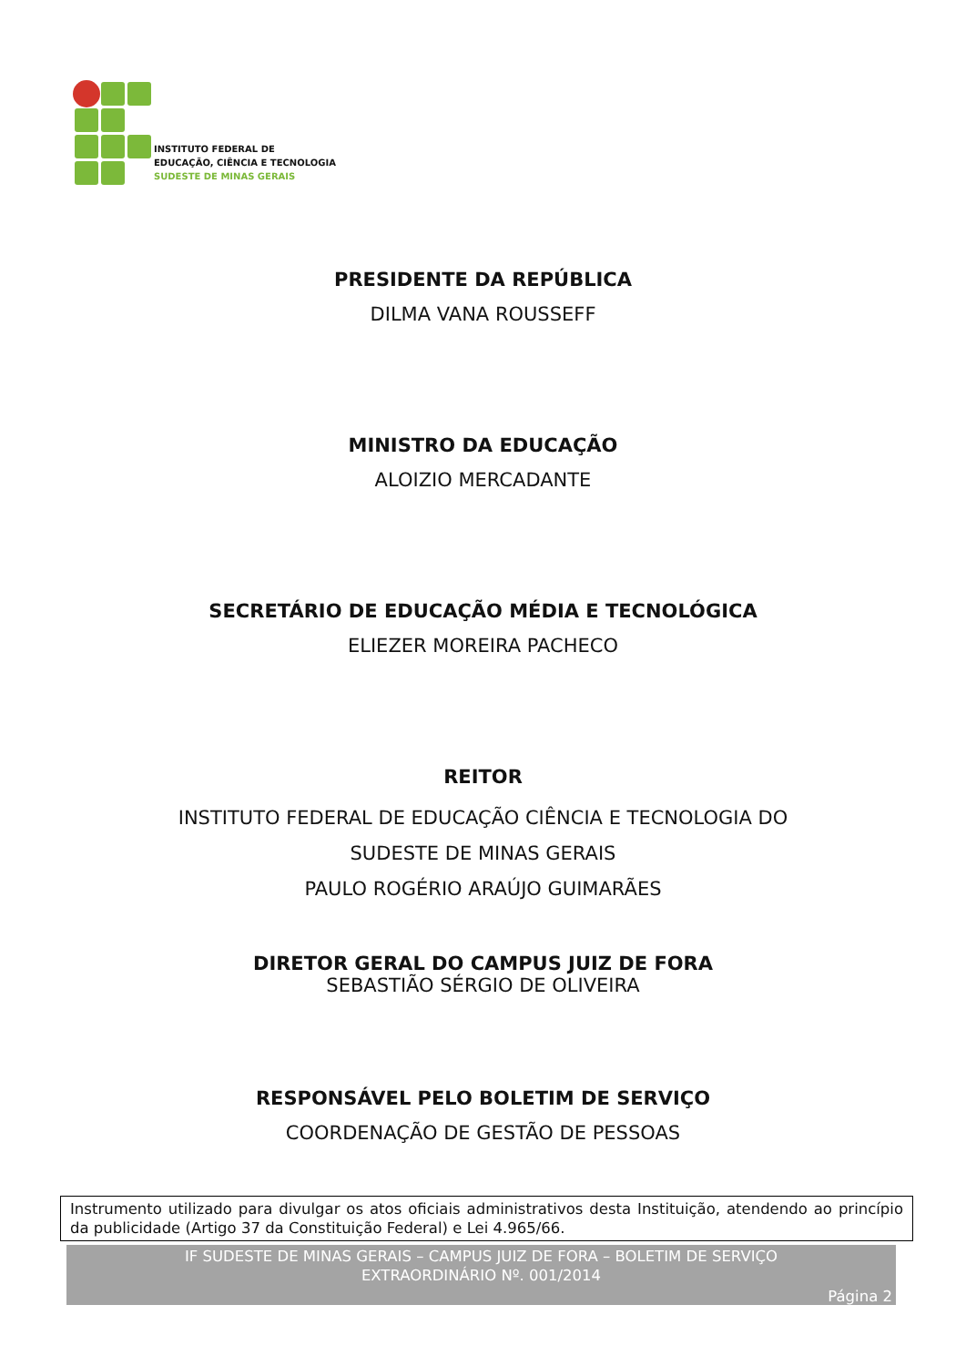INSTITUTO FEDERAL DE
EDUCAÇÃO, CIÊNCIA E TECNOLOGIA
SUDESTE DE MINAS GERAIS
PRESIDENTE DA REPÚBLICA
DILMA VANA ROUSSEFF
MINISTRO DA EDUCAÇÃO
ALOIZIO MERCADANTE
SECRETÁRIO DE EDUCAÇÃO MÉDIA E TECNOLÓGICA
ELIEZER MOREIRA PACHECO
REITOR
INSTITUTO FEDERAL DE EDUCAÇÃO CIÊNCIA E TECNOLOGIA DO
SUDESTE DE MINAS GERAIS
PAULO ROGÉRIO ARAÚJO GUIMARÃES
DIRETOR GERAL DO CAMPUS JUIZ DE FORA
SEBASTIÃO SÉRGIO DE OLIVEIRA
RESPONSÁVEL PELO BOLETIM DE SERVIÇO
COORDENAÇÃO DE GESTÃO DE PESSOAS
Instrumento utilizado para divulgar os atos oficiais administrativos desta Instituição, atendendo ao princípio da publicidade (Artigo 37 da Constituição Federal) e Lei 4.965/66.
IF SUDESTE DE MINAS GERAIS – CAMPUS JUIZ DE FORA – BOLETIM DE SERVIÇO
EXTRAORDINÁRIO Nº. 001/2014
Página 2